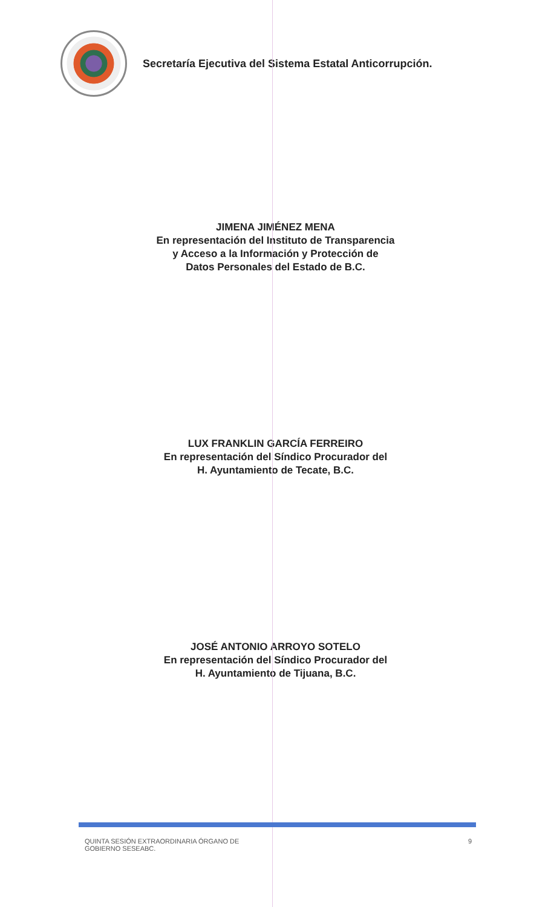Secretaría Ejecutiva del Sistema Estatal Anticorrupción.
JIMENA JIMÉNEZ MENA
En representación del Instituto de Transparencia
y Acceso a la Información y Protección de
Datos Personales del Estado de B.C.
LUX FRANKLIN GARCÍA FERREIRO
En representación del Síndico Procurador del
H. Ayuntamiento de Tecate, B.C.
JOSÉ ANTONIO ARROYO SOTELO
En representación del Síndico Procurador del
H. Ayuntamiento de Tijuana, B.C.
QUINTA SESIÓN EXTRAORDINARIA ÓRGANO DE
GOBIERNO SESEABC.
9